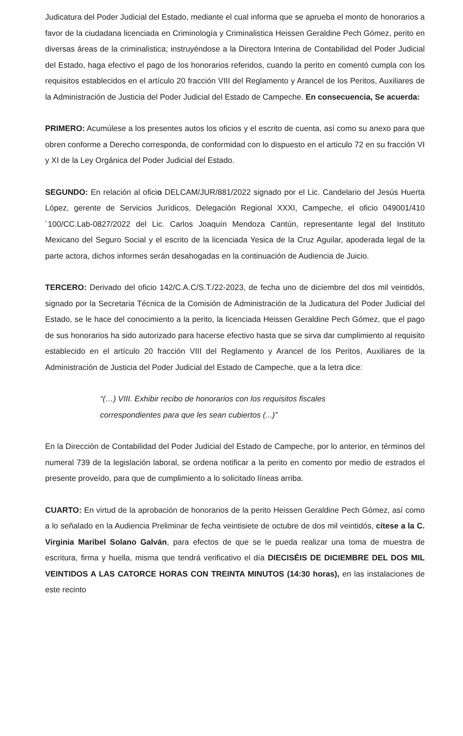Judicatura del Poder Judicial del Estado, mediante el cual informa que se aprueba el monto de honorarios a favor de la ciudadana licenciada en Criminología y Criminalistica Heissen Geraldine Pech Gómez, perito en diversas áreas de la criminalistica; instruyéndose a la Directora Interina de Contabilidad del Poder Judicial del Estado, haga efectivo el pago de los honorarios referidos, cuando la perito en comentó cumpla con los requisitos establecidos en el artículo 20 fracción VIII del Reglamento y Arancel de los Peritos, Auxiliares de la Administración de Justicia del Poder Judicial del Estado de Campeche. En consecuencia, Se acuerda:
PRIMERO: Acumúlese a los presentes autos los oficios y el escrito de cuenta, así como su anexo para que obren conforme a Derecho corresponda, de conformidad con lo dispuesto en el articulo 72 en su fracción VI y XI de la Ley Orgánica del Poder Judicial del Estado.
SEGUNDO: En relación al oficio DELCAM/JUR/881/2022 signado por el Lic. Candelario del Jesús Huerta López, gerente de Servicios Jurídicos, Delegación Regional XXXI, Campeche, el oficio 049001/410´100/CC.Lab-0827/2022 del Lic. Carlos Joaquín Mendoza Cantún, representante legal del Instituto Mexicano del Seguro Social y el escrito de la licenciada Yesica de la Cruz Aguilar, apoderada legal de la parte actora, dichos informes serán desahogadas en la continuación de Audiencia de Juicio.
TERCERO: Derivado del oficio 142/C.A.C/S.T./22-2023, de fecha uno de diciembre del dos mil veintidós, signado por la Secretaria Técnica de la Comisión de Administración de la Judicatura del Poder Judicial del Estado, se le hace del conocimiento a la perito, la licenciada Heissen Geraldine Pech Gómez, que el pago de sus honorarios ha sido autorizado para hacerse efectivo hasta que se sirva dar cumplimiento al requisito establecido en el artículo 20 fracción VIII del Reglamento y Arancel de los Peritos, Auxiliares de la Administración de Justicia del Poder Judicial del Estado de Campeche, que a la letra dice:
“(…) VIII. Exhibir recibo de honorarios con los requisitos fiscales correspondientes para que les sean cubiertos (...)”
En la Dirección de Contabilidad del Poder Judicial del Estado de Campeche, por lo anterior, en términos del numeral 739 de la legislación laboral, se ordena notificar a la perito en comento por medio de estrados el presente proveído, para que de cumplimiento a lo solicitado líneas arriba.
CUARTO: En virtud de la aprobación de honorarios de la perito Heissen Geraldine Pech Gómez, así como a lo señalado en la Audiencia Preliminar de fecha veintisiete de octubre de dos mil veintidós, cítese a la C. Virginia Maribel Solano Galván, para efectos de que se le pueda realizar una toma de muestra de escritura, firma y huella, misma que tendrá verificativo el día DIECISÉIS DE DICIEMBRE DEL DOS MIL VEINTIDOS A LAS CATORCE HORAS CON TREINTA MINUTOS (14:30 horas), en las instalaciones de este recinto